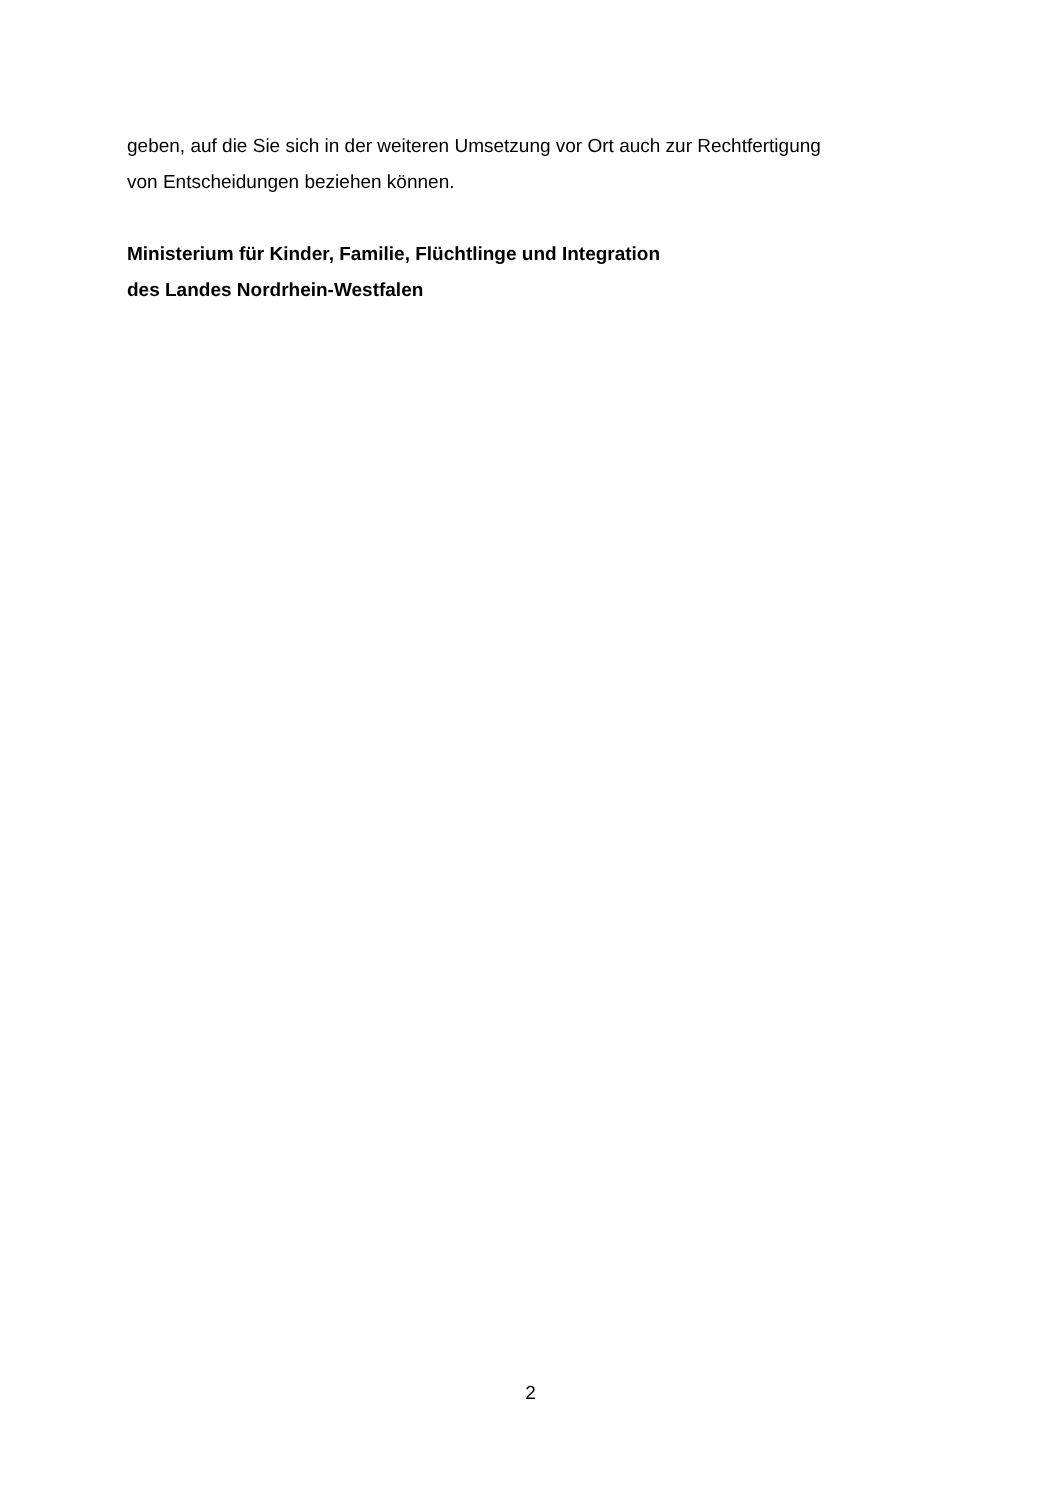geben, auf die Sie sich in der weiteren Umsetzung vor Ort auch zur Rechtfertigung
von Entscheidungen beziehen können.
Ministerium für Kinder, Familie, Flüchtlinge und Integration
des Landes Nordrhein-Westfalen
2